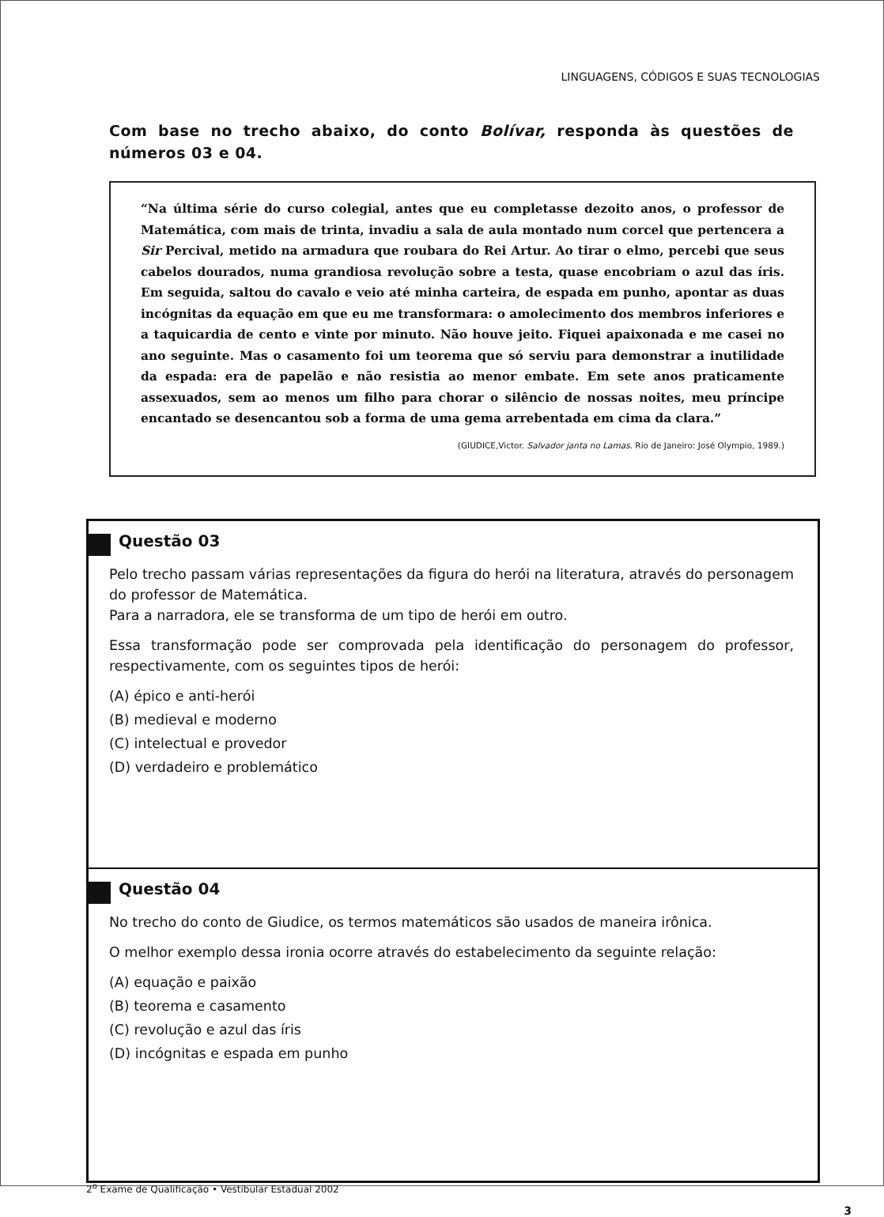LINGUAGENS, CÓDIGOS E SUAS TECNOLOGIAS
Com base no trecho abaixo, do conto Bolívar, responda às questões de números 03 e 04.
“Na última série do curso colegial, antes que eu completasse dezoito anos, o professor de Matemática, com mais de trinta, invadiu a sala de aula montado num corcel que pertencera a Sir Percival, metido na armadura que roubara do Rei Artur. Ao tirar o elmo, percebi que seus cabelos dourados, numa grandiosa revolução sobre a testa, quase encobriam o azul das íris. Em seguida, saltou do cavalo e veio até minha carteira, de espada em punho, apontar as duas incógnitas da equação em que eu me transformara: o amolecimento dos membros inferiores e a taquicardia de cento e vinte por minuto. Não houve jeito. Fiquei apaixonada e me casei no ano seguinte. Mas o casamento foi um teorema que só serviu para demonstrar a inutilidade da espada: era de papelão e não resistia ao menor embate. Em sete anos praticamente assexuados, sem ao menos um filho para chorar o silêncio de nossas noites, meu príncipe encantado se desencantou sob a forma de uma gema arrebentada em cima da clara.”
(GIUDICE,Victor. Salvador janta no Lamas. Rio de Janeiro: José Olympio, 1989.)
Questão 03
Pelo trecho passam várias representações da figura do herói na literatura, através do personagem do professor de Matemática.
Para a narradora, ele se transforma de um tipo de herói em outro.
Essa transformação pode ser comprovada pela identificação do personagem do professor, respectivamente, com os seguintes tipos de herói:
(A) épico e anti-herói
(B) medieval e moderno
(C) intelectual e provedor
(D) verdadeiro e problemático
Questão 04
No trecho do conto de Giudice, os termos matemáticos são usados de maneira irônica.
O melhor exemplo dessa ironia ocorre através do estabelecimento da seguinte relação:
(A) equação e paixão
(B) teorema e casamento
(C) revolução e azul das íris
(D) incógnitas e espada em punho
2<sup>o</sup> Exame de Qualificação • Vestibular Estadual 2002
3